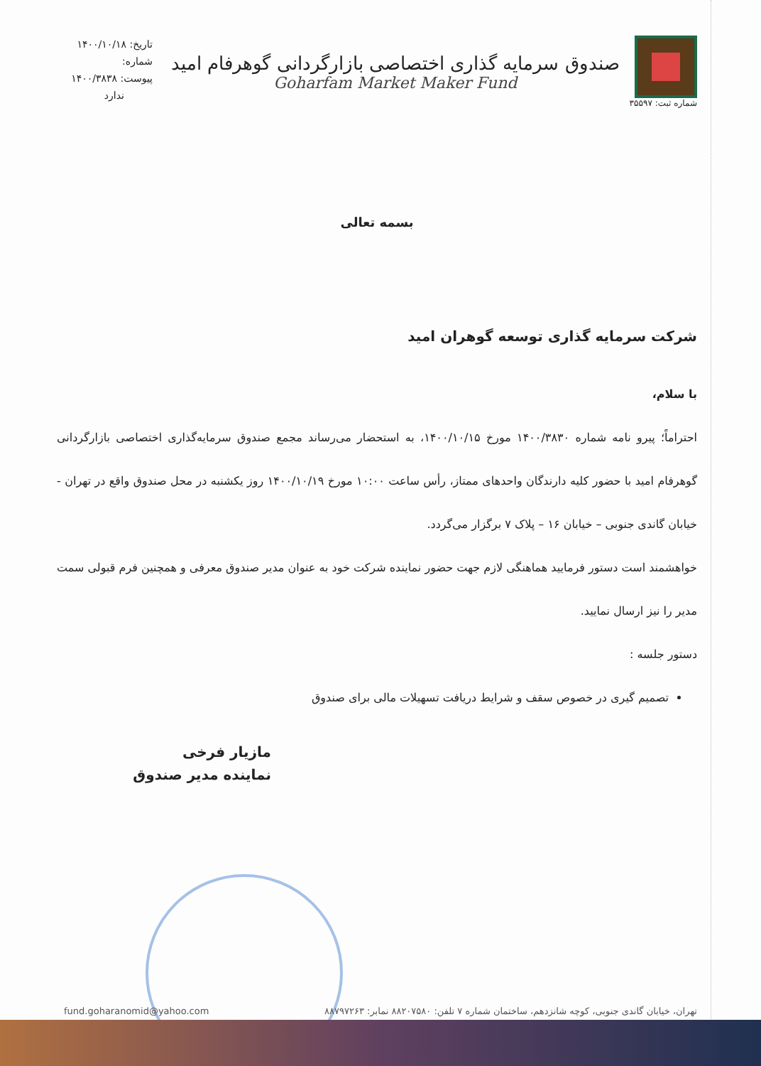تاریخ: ۱۴۰۰/۱۰/۱۸
شماره:
پیوست: ۱۴۰۰/۳۸۳۸
ندارد
شماره ثبت: ۳۵۵۹۷
صندوق سرمایه گذاری اختصاصی بازارگردانی گوهرفام امید
Goharfam Market Maker Fund
بسمه تعالی
شرکت سرمایه گذاری توسعه گوهران امید
با سلام،
احتراماً؛ پیرو نامه شماره ۱۴۰۰/۳۸۳۰ مورخ ۱۴۰۰/۱۰/۱۵، به استحضار می‌رساند مجمع صندوق سرمایه‌گذاری اختصاصی بازارگردانی گوهرفام امید با حضور کلیه دارندگان واحدهای ممتاز، رأس ساعت ۱۰:۰۰ مورخ ۱۴۰۰/۱۰/۱۹ روز یکشنبه در محل صندوق واقع در تهران - خیابان گاندی جنوبی – خیابان ۱۶ – پلاک ۷ برگزار می‌گردد.
خواهشمند است دستور فرمایید هماهنگی لازم جهت حضور نماینده شرکت خود به عنوان مدیر صندوق معرفی و همچنین فرم قبولی سمت مدیر را نیز ارسال نمایید.
دستور جلسه :
تصمیم گیری در خصوص سقف و شرایط دریافت تسهیلات مالی برای صندوق
مازیار فرخی
نماینده مدیر صندوق
fund.goharanomid@yahoo.com تهران، خیابان گاندی جنوبی، کوچه شانزدهم، ساختمان شماره ۷ تلفن: ۸۸۲۰۷۵۸۰ نمابر: ۸۸۷۹۷۲۶۳